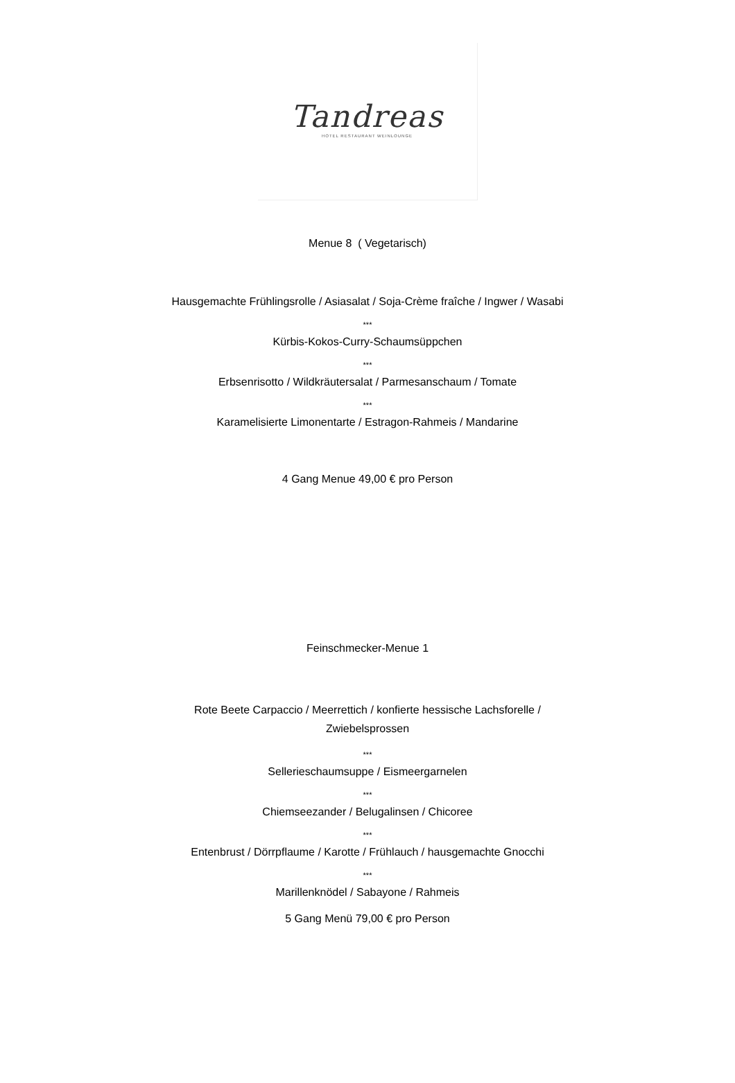Tandreas
HOTEL RESTAURANT WEINLOUNGE
Menue 8 ( Vegetarisch)
Hausgemachte Frühlingsrolle / Asiasalat / Soja-Crème fraîche / Ingwer / Wasabi
***
Kürbis-Kokos-Curry-Schaumsüppchen
***
Erbsenrisotto / Wildkräutersalat / Parmesanschaum / Tomate
***
Karamelisierte Limonentarte / Estragon-Rahmeis / Mandarine
4 Gang Menue 49,00 € pro Person
Feinschmecker-Menue 1
Rote Beete Carpaccio / Meerrettich / konfierte hessische Lachsforelle /
Zwiebelsprossen
***
Sellerieschaumsuppe / Eismeergarnelen
***
Chiemseezander / Belugalinsen / Chicoree
***
Entenbrust / Dörrpflaume / Karotte / Frühlauch / hausgemachte Gnocchi
***
Marillenknödel / Sabayone / Rahmeis
5 Gang Menü 79,00 € pro Person